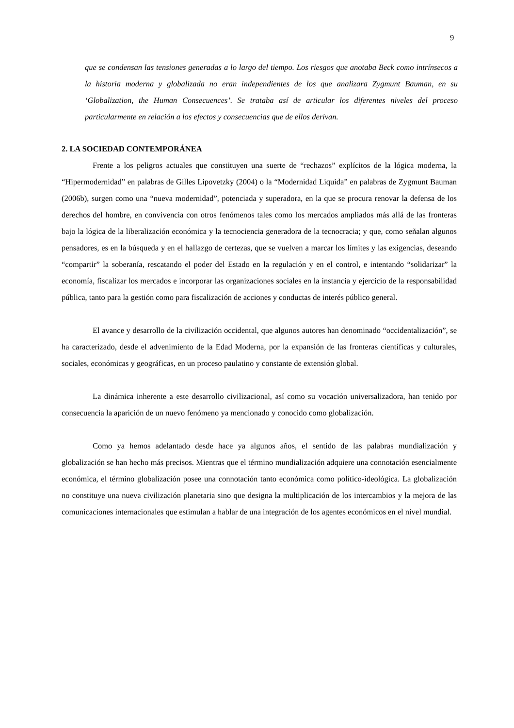9
que se condensan las tensiones generadas a lo largo del tiempo. Los riesgos que anotaba Beck como intrínsecos a la historia moderna y globalizada no eran independientes de los que analizara Zygmunt Bauman, en su ‘Globalization, the Human Consecuences’. Se trataba así de articular los diferentes niveles del proceso particularmente en relación a los efectos y consecuencias que de ellos derivan.
2. LA SOCIEDAD CONTEMPORÁNEA
Frente a los peligros actuales que constituyen una suerte de “rechazos” explícitos de la lógica moderna, la “Hipermodernidad” en palabras de Gilles Lipovetzky (2004) o la “Modernidad Liquida” en palabras de Zygmunt Bauman (2006b), surgen como una “nueva modernidad”, potenciada y superadora, en la que se procura renovar la defensa de los derechos del hombre, en convivencia con otros fenómenos tales como los mercados ampliados más allá de las fronteras bajo la lógica de la liberalización económica y la tecnociencia generadora de la tecnocracia; y que, como señalan algunos pensadores, es en la búsqueda y en el hallazgo de certezas, que se vuelven a marcar los límites y las exigencias, deseando “compartir” la soberanía, rescatando el poder del Estado en la regulación y en el control, e intentando “solidarizar” la economía, fiscalizar los mercados e incorporar las organizaciones sociales en la instancia y ejercicio de la responsabilidad pública, tanto para la gestión como para fiscalización de acciones y conductas de interés público general.
El avance y desarrollo de la civilización occidental, que algunos autores han denominado “occidentalización”, se ha caracterizado, desde el advenimiento de la Edad Moderna, por la expansión de las fronteras científicas y culturales, sociales, económicas y geográficas, en un proceso paulatino y constante de extensión global.
La dinámica inherente a este desarrollo civilizacional, así como su vocación universalizadora, han tenido por consecuencia la aparición de un nuevo fenómeno ya mencionado y conocido como globalización.
Como ya hemos adelantado desde hace ya algunos años, el sentido de las palabras mundialización y globalización se han hecho más precisos. Mientras que el término mundialización adquiere una connotación esencialmente económica, el término globalización posee una connotación tanto económica como político-ideológica. La globalización no constituye una nueva civilización planetaria sino que designa la multiplicación de los intercambios y la mejora de las comunicaciones internacionales que estimulan a hablar de una integración de los agentes económicos en el nivel mundial.